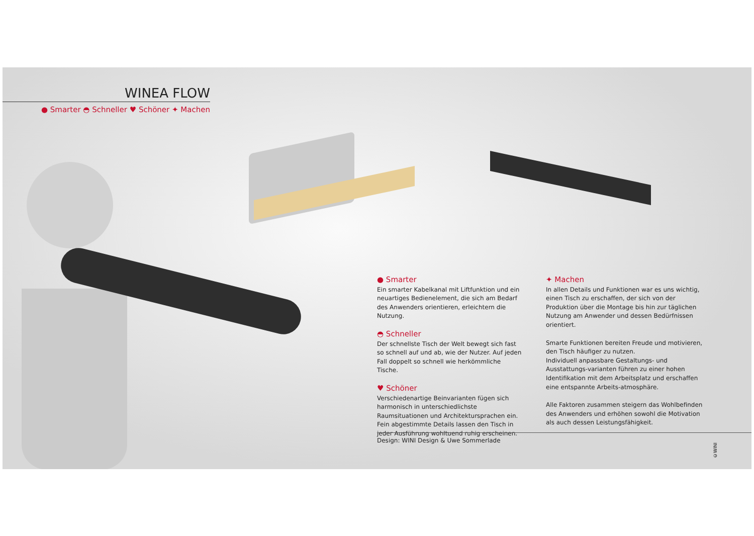WINEA FLOW
● Smarter ◓ Schneller ♥ Schöner ✦ Machen
● Smarter
Ein smarter Kabelkanal mit Liftfunktion und ein neuartiges Bedienelement, die sich am Bedarf des Anwenders orientieren, erleichtern die Nutzung.
◓ Schneller
Der schnellste Tisch der Welt bewegt sich fast so schnell auf und ab, wie der Nutzer. Auf jeden Fall doppelt so schnell wie herkömmliche Tische.
♥ Schöner
Verschiedenartige Beinvarianten fügen sich harmonisch in unterschiedlichste Raumsituationen und Architektursprachen ein.
Fein abgestimmte Details lassen den Tisch in jeder Ausführung wohltuend ruhig erscheinen.
✦ Machen
In allen Details und Funktionen war es uns wichtig, einen Tisch zu erschaffen, der sich von der Produktion über die Montage bis hin zur täglichen Nutzung am Anwender und dessen Bedürfnissen orientiert.
Smarte Funktionen bereiten Freude und motivieren, den Tisch häufiger zu nutzen.
Individuell anpassbare Gestaltungs- und Ausstattungs-varianten führen zu einer hohen Identifikation mit dem Arbeitsplatz und erschaffen eine entspannte Arbeits-atmosphäre.
Alle Faktoren zusammen steigern das Wohlbefinden des Anwenders und erhöhen sowohl die Motivation als auch dessen Leistungsfähigkeit.
Design: WINI Design & Uwe Sommerlade
©WINI